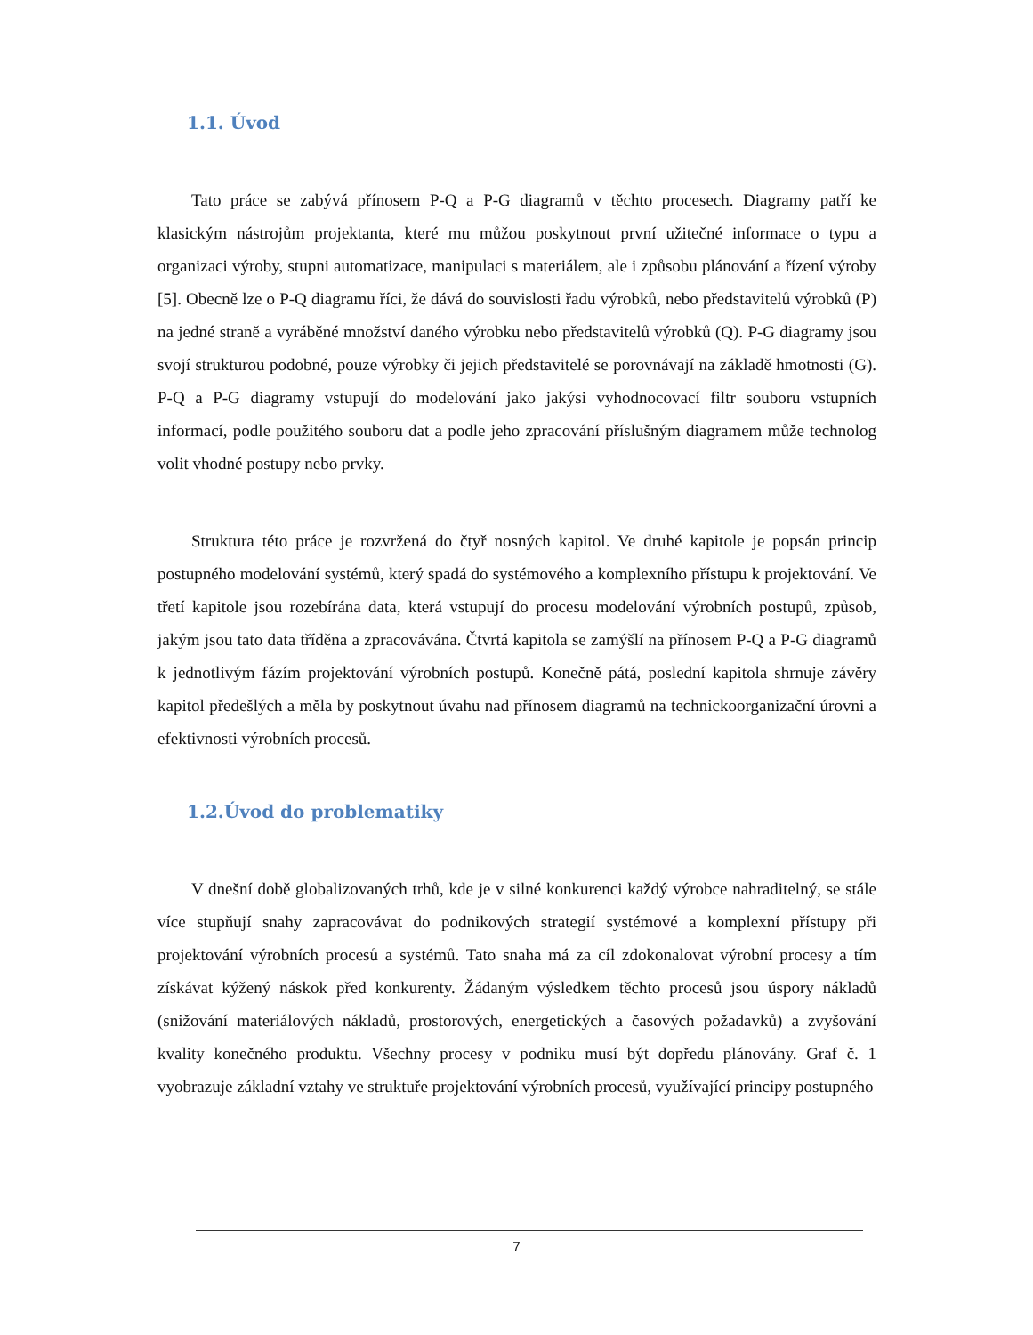1.1. Úvod
Tato práce se zabývá přínosem P-Q a P-G diagramů v těchto procesech. Diagramy patří ke klasickým nástrojům projektanta, které mu můžou poskytnout první užitečné informace o typu a organizaci výroby, stupni automatizace, manipulaci s materiálem, ale i způsobu plánování a řízení výroby [5]. Obecně lze o P-Q diagramu říci, že dává do souvislosti řadu výrobků, nebo představitelů výrobků (P) na jedné straně a vyráběné množství daného výrobku nebo představitelů výrobků (Q). P-G diagramy jsou svojí strukturou podobné, pouze výrobky či jejich představitelé se porovnávají na základě hmotnosti (G). P-Q a P-G diagramy vstupují do modelování jako jakýsi vyhodnocovací filtr souboru vstupních informací, podle použitého souboru dat a podle jeho zpracování příslušným diagramem může technolog volit vhodné postupy nebo prvky.
Struktura této práce je rozvržená do čtyř nosných kapitol. Ve druhé kapitole je popsán princip postupného modelování systémů, který spadá do systémového a komplexního přístupu k projektování. Ve třetí kapitole jsou rozebírána data, která vstupují do procesu modelování výrobních postupů, způsob, jakým jsou tato data tříděna a zpracovávána. Čtvrtá kapitola se zamýšlí na přínosem P-Q a P-G diagramů k jednotlivým fázím projektování výrobních postupů. Konečně pátá, poslední kapitola shrnuje závěry kapitol předešlých a měla by poskytnout úvahu nad přínosem diagramů na technickoorganizační úrovni a efektivnosti výrobních procesů.
1.2.Úvod do problematiky
V dnešní době globalizovaných trhů, kde je v silné konkurenci každý výrobce nahraditelný, se stále více stupňují snahy zapracovávat do podnikových strategií systémové a komplexní přístupy při projektování výrobních procesů a systémů. Tato snaha má za cíl zdokonalovat výrobní procesy a tím získávat kýžený náskok před konkurenty. Žádaným výsledkem těchto procesů jsou úspory nákladů (snižování materiálových nákladů, prostorových, energetických a časových požadavků) a zvyšování kvality konečného produktu. Všechny procesy v podniku musí být dopředu plánovány. Graf č. 1 vyobrazuje základní vztahy ve struktuře projektování výrobních procesů, využívající principy postupného
7